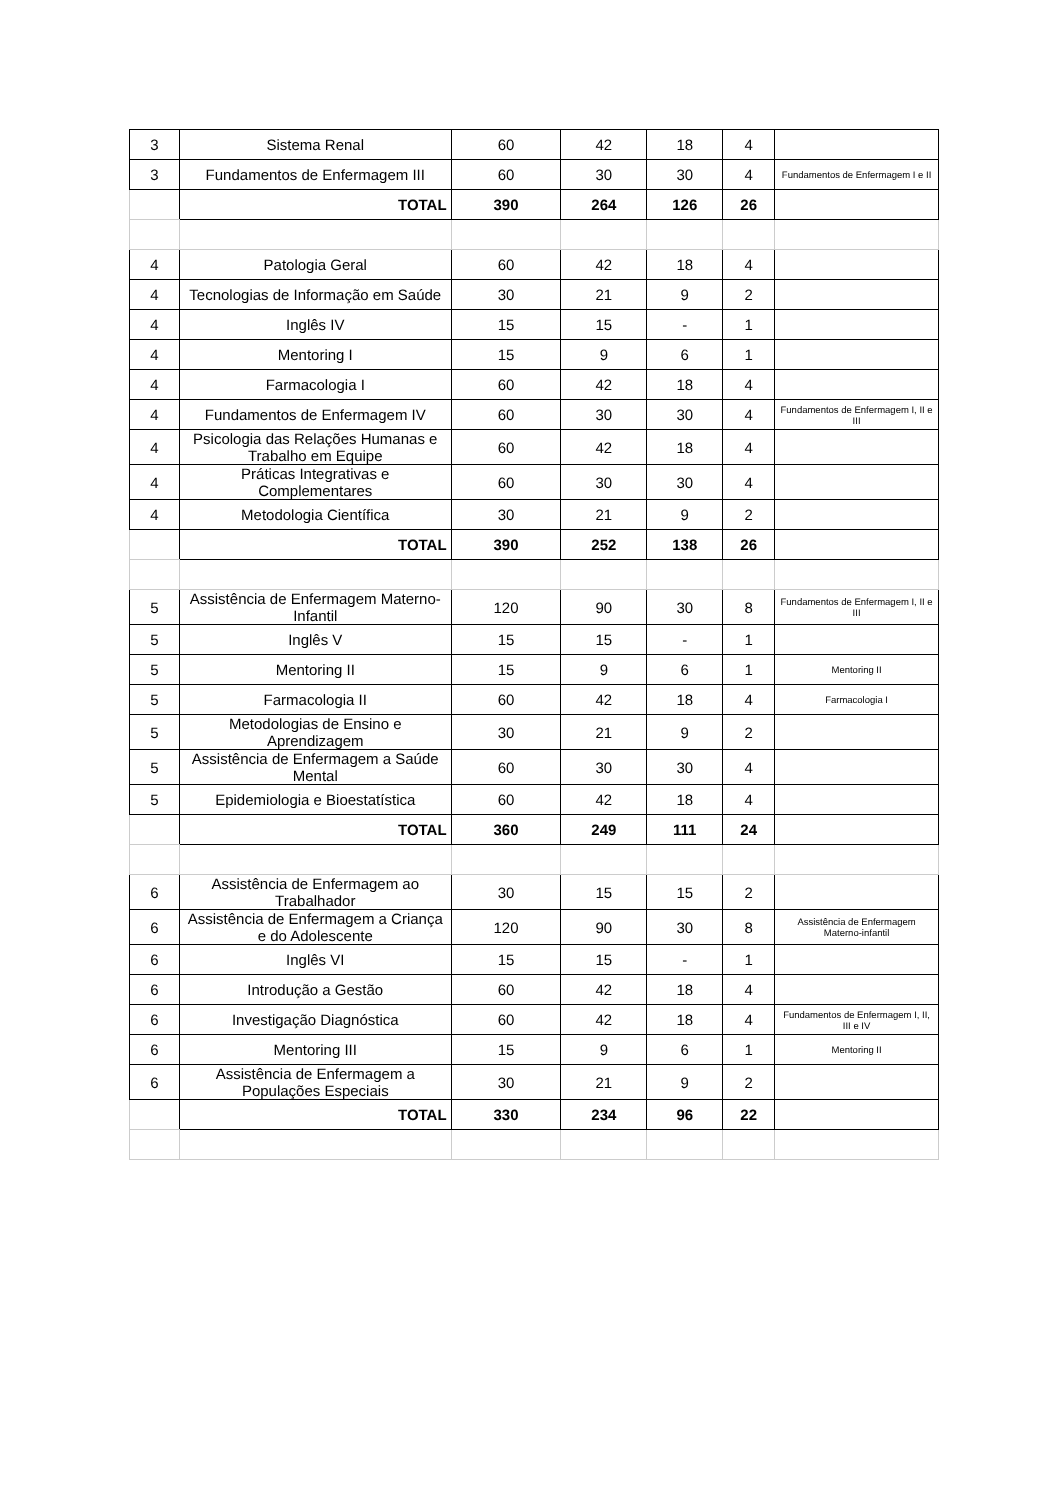| 3 | Sistema Renal | 60 | 42 | 18 | 4 | |
| 3 | Fundamentos de Enfermagem III | 60 | 30 | 30 | 4 | Fundamentos de Enfermagem I e II |
| | TOTAL | 390 | 264 | 126 | 26 | |
| 4 | Patologia Geral | 60 | 42 | 18 | 4 | |
| 4 | Tecnologias de Informação em Saúde | 30 | 21 | 9 | 2 | |
| 4 | Inglês IV | 15 | 15 | - | 1 | |
| 4 | Mentoring I | 15 | 9 | 6 | 1 | |
| 4 | Farmacologia I | 60 | 42 | 18 | 4 | |
| 4 | Fundamentos de Enfermagem IV | 60 | 30 | 30 | 4 | Fundamentos de Enfermagem I, II e III |
| 4 | Psicologia das Relações Humanas e Trabalho em Equipe | 60 | 42 | 18 | 4 | |
| 4 | Práticas Integrativas e Complementares | 60 | 30 | 30 | 4 | |
| 4 | Metodologia Científica | 30 | 21 | 9 | 2 | |
| | TOTAL | 390 | 252 | 138 | 26 | |
| 5 | Assistência de Enfermagem Materno-Infantil | 120 | 90 | 30 | 8 | Fundamentos de Enfermagem I, II e III |
| 5 | Inglês V | 15 | 15 | - | 1 | |
| 5 | Mentoring II | 15 | 9 | 6 | 1 | Mentoring II |
| 5 | Farmacologia II | 60 | 42 | 18 | 4 | Farmacologia I |
| 5 | Metodologias de Ensino e Aprendizagem | 30 | 21 | 9 | 2 | |
| 5 | Assistência de Enfermagem a Saúde Mental | 60 | 30 | 30 | 4 | |
| 5 | Epidemiologia e Bioestatística | 60 | 42 | 18 | 4 | |
| | TOTAL | 360 | 249 | 111 | 24 | |
| 6 | Assistência de Enfermagem ao Trabalhador | 30 | 15 | 15 | 2 | |
| 6 | Assistência de Enfermagem a Criança e do Adolescente | 120 | 90 | 30 | 8 | Assistência de Enfermagem Materno-infantil |
| 6 | Inglês VI | 15 | 15 | - | 1 | |
| 6 | Introdução a Gestão | 60 | 42 | 18 | 4 | |
| 6 | Investigação Diagnóstica | 60 | 42 | 18 | 4 | Fundamentos de Enfermagem I, II, III e IV |
| 6 | Mentoring III | 15 | 9 | 6 | 1 | Mentoring II |
| 6 | Assistência de Enfermagem a Populações Especiais | 30 | 21 | 9 | 2 | |
| | TOTAL | 330 | 234 | 96 | 22 | |